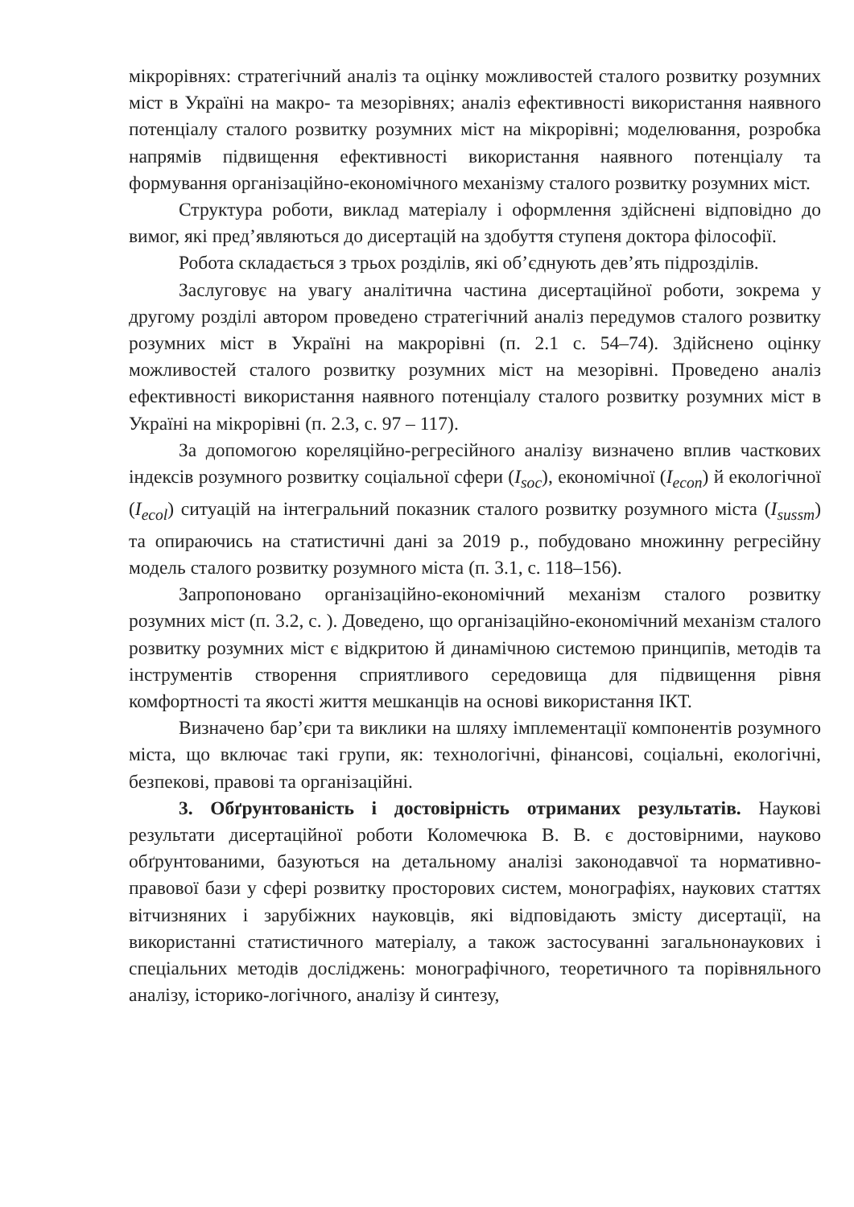мікрорівнях: стратегічний аналіз та оцінку можливостей сталого розвитку розумних міст в Україні на макро- та мезорівнях; аналіз ефективності використання наявного потенціалу сталого розвитку розумних міст на мікрорівні; моделювання, розробка напрямів підвищення ефективності використання наявного потенціалу та формування організаційно-економічного механізму сталого розвитку розумних міст.
Структура роботи, виклад матеріалу і оформлення здійснені відповідно до вимог, які пред’являються до дисертацій на здобуття ступеня доктора філософії.
Робота складається з трьох розділів, які об’єднують дев’ять підрозділів.
Заслуговує на увагу аналітична частина дисертаційної роботи, зокрема у другому розділі автором проведено стратегічний аналіз передумов сталого розвитку розумних міст в Україні на макрорівні (п. 2.1 с. 54–74). Здійснено оцінку можливостей сталого розвитку розумних міст на мезорівні. Проведено аналіз ефективності використання наявного потенціалу сталого розвитку розумних міст в Україні на мікрорівні (п. 2.3, с. 97 – 117).
За допомогою кореляційно-регресійного аналізу визначено вплив часткових індексів розумного розвитку соціальної сфери (I<sub>soc</sub>), економічної (I<sub>econ</sub>) й екологічної (I<sub>ecol</sub>) ситуацій на інтегральний показник сталого розвитку розумного міста (I<sub>sussm</sub>) та опираючись на статистичні дані за 2019 р., побудовано множинну регресійну модель сталого розвитку розумного міста (п. 3.1, с. 118–156).
Запропоновано організаційно-економічний механізм сталого розвитку розумних міст (п. 3.2, с. ). Доведено, що організаційно-економічний механізм сталого розвитку розумних міст є відкритою й динамічною системою принципів, методів та інструментів створення сприятливого середовища для підвищення рівня комфортності та якості життя мешканців на основі використання ІКТ.
Визначено бар’єри та виклики на шляху імплементації компонентів розумного міста, що включає такі групи, як: технологічні, фінансові, соціальні, екологічні, безпекові, правові та організаційні.
3. Обґрунтованість і достовірність отриманих результатів. Наукові результати дисертаційної роботи Коломечюка В. В. є достовірними, науково обґрунтованими, базуються на детальному аналізі законодавчої та нормативно-правової бази у сфері розвитку просторових систем, монографіях, наукових статтях вітчизняних і зарубіжних науковців, які відповідають змісту дисертації, на використанні статистичного матеріалу, а також застосуванні загальнонаукових і спеціальних методів досліджень: монографічного, теоретичного та порівняльного аналізу, історико-логічного, аналізу й синтезу,